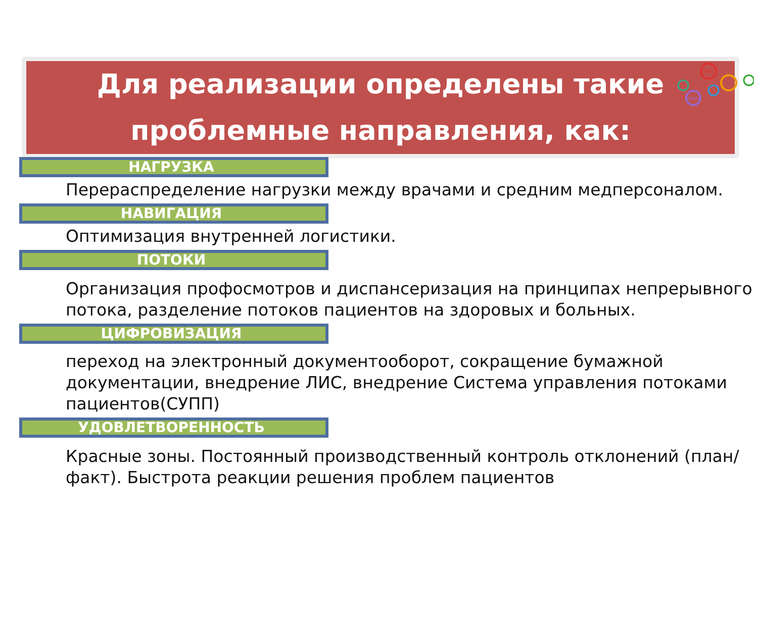TPM
SMED
Для реализации определены такие
проблемные направления, как:
НАГРУЗКА
Перераспределение нагрузки между врачами и средним медперсоналом.
НАВИГАЦИЯ
Оптимизация внутренней логистики.
ПОТОКИ
Организация профосмотров и диспансеризация на принципах непрерывного потока, разделение потоков пациентов на здоровых и больных.
ЦИФРОВИЗАЦИЯ
переход на электронный документооборот, сокращение бумажной документации, внедрение ЛИС, внедрение Система управления потоками пациентов(СУПП)
УДОВЛЕТВОРЕННОСТЬ
Красные зоны. Постоянный производственный контроль отклонений (план/факт). Быстрота реакции решения проблем пациентов